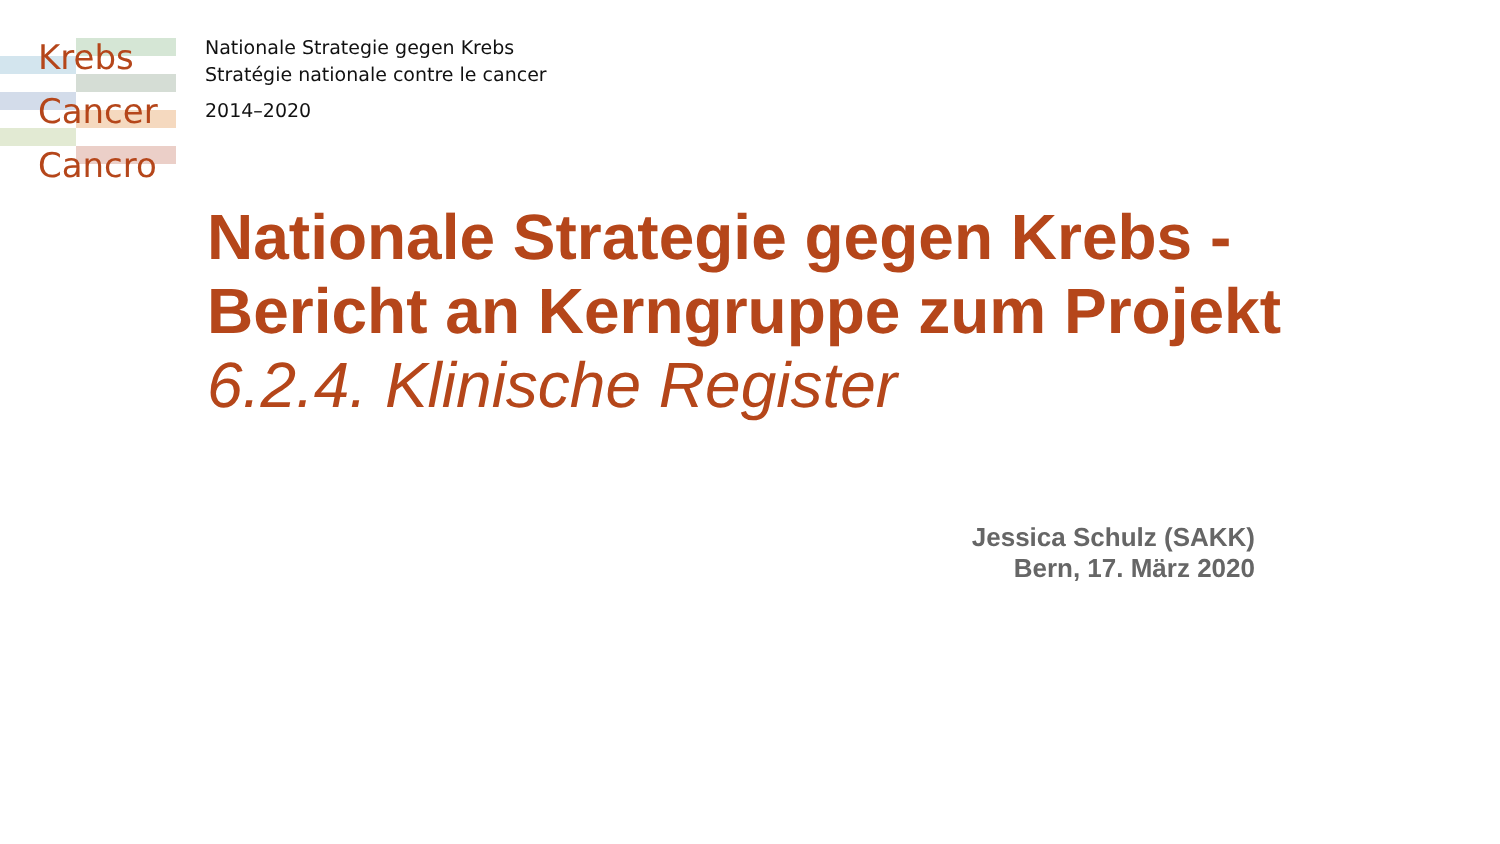Krebs
Cancer
Cancro
Nationale Strategie gegen Krebs
Stratégie nationale contre le cancer
2014–2020
Nationale Strategie gegen Krebs -
Bericht an Kerngruppe zum Projekt
6.2.4. Klinische Register
Jessica Schulz (SAKK)
Bern, 17. März 2020